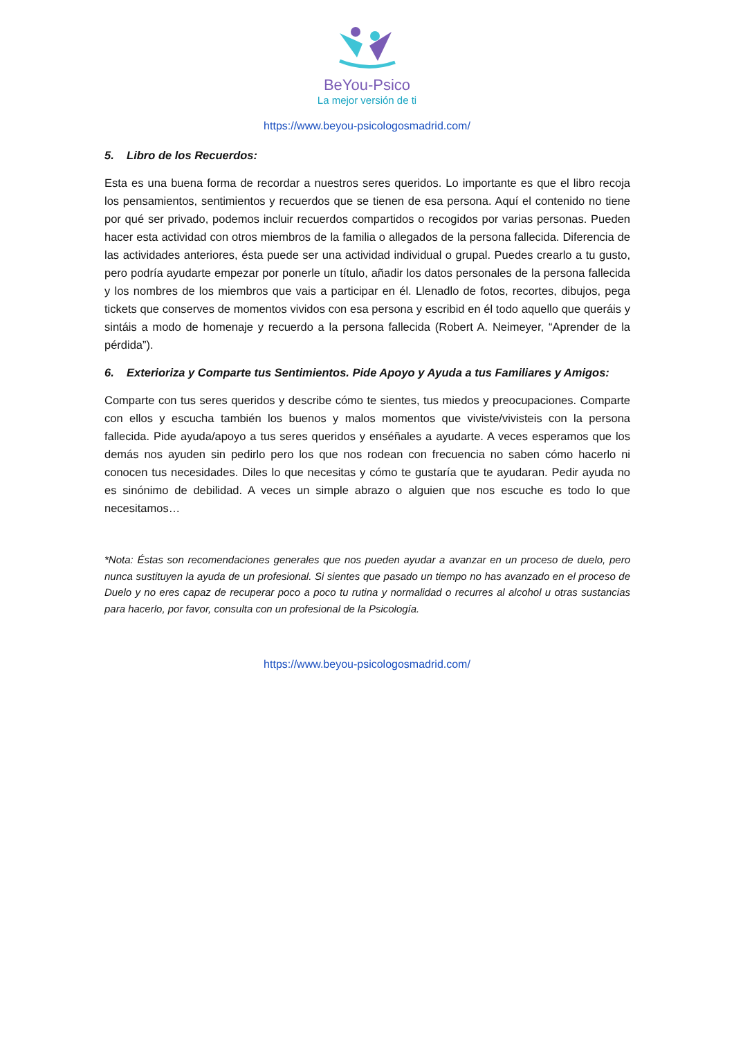BeYou-Psico
La mejor versión de ti
https://www.beyou-psicologosmadrid.com/
5. Libro de los Recuerdos:
Esta es una buena forma de recordar a nuestros seres queridos. Lo importante es que el libro recoja los pensamientos, sentimientos y recuerdos que se tienen de esa persona. Aquí el contenido no tiene por qué ser privado, podemos incluir recuerdos compartidos o recogidos por varias personas. Pueden hacer esta actividad con otros miembros de la familia o allegados de la persona fallecida. Diferencia de las actividades anteriores, ésta puede ser una actividad individual o grupal. Puedes crearlo a tu gusto, pero podría ayudarte empezar por ponerle un título, añadir los datos personales de la persona fallecida y los nombres de los miembros que vais a participar en él. Llenadlo de fotos, recortes, dibujos, pega tickets que conserves de momentos vividos con esa persona y escribid en él todo aquello que queráis y sintáis a modo de homenaje y recuerdo a la persona fallecida (Robert A. Neimeyer, “Aprender de la pérdida”).
6. Exterioriza y Comparte tus Sentimientos. Pide Apoyo y Ayuda a tus Familiares y Amigos:
Comparte con tus seres queridos y describe cómo te sientes, tus miedos y preocupaciones. Comparte con ellos y escucha también los buenos y malos momentos que viviste/vivisteis con la persona fallecida. Pide ayuda/apoyo a tus seres queridos y enséñales a ayudarte. A veces esperamos que los demás nos ayuden sin pedirlo pero los que nos rodean con frecuencia no saben cómo hacerlo ni conocen tus necesidades. Diles lo que necesitas y cómo te gustaría que te ayudaran. Pedir ayuda no es sinónimo de debilidad. A veces un simple abrazo o alguien que nos escuche es todo lo que necesitamos…
*Nota: Éstas son recomendaciones generales que nos pueden ayudar a avanzar en un proceso de duelo, pero nunca sustituyen la ayuda de un profesional. Si sientes que pasado un tiempo no has avanzado en el proceso de Duelo y no eres capaz de recuperar poco a poco tu rutina y normalidad o recurres al alcohol u otras sustancias para hacerlo, por favor, consulta con un profesional de la Psicología.
https://www.beyou-psicologosmadrid.com/